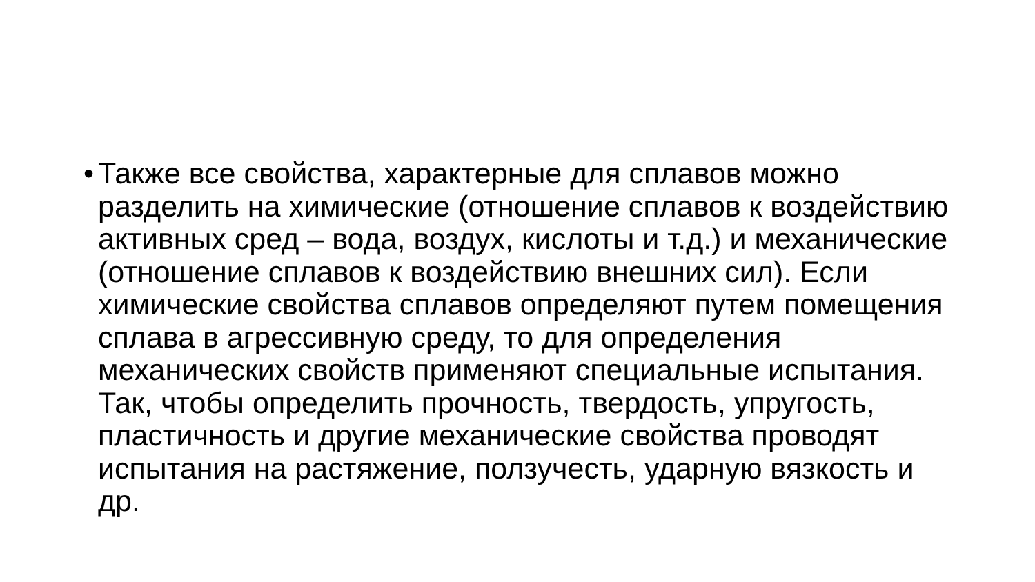• Также все свойства, характерные для сплавов можно
разделить на химические (отношение сплавов к воздействию
активных сред – вода, воздух, кислоты и т.д.) и механические
(отношение сплавов к воздействию внешних сил). Если
химические свойства сплавов определяют путем помещения
сплава в агрессивную среду, то для определения
механических свойств применяют специальные испытания.
Так, чтобы определить прочность, твердость, упругость,
пластичность и другие механические свойства проводят
испытания на растяжение, ползучесть, ударную вязкость и
др.